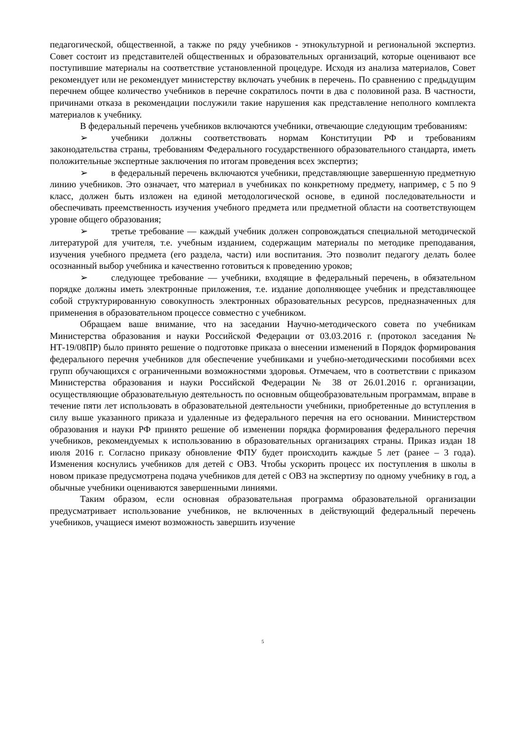педагогической, общественной, а также по ряду учебников - этнокультурной и региональной экспертиз. Совет состоит из представителей общественных и образовательных организаций, которые оценивают все поступившие материалы на соответствие установленной процедуре. Исходя из анализа материалов, Совет рекомендует или не рекомендует министерству включать учебник в перечень. По сравнению с предыдущим перечнем общее количество учебников в перечне сократилось почти в два с половиной раза. В частности, причинами отказа в рекомендации послужили такие нарушения как представление неполного комплекта материалов к учебнику.
В федеральный перечень учебников включаются учебники, отвечающие следующим требованиям:
➢ учебники должны соответствовать нормам Конституции РФ и требованиям законодательства страны, требованиям Федерального государственного образовательного стандарта, иметь положительные экспертные заключения по итогам проведения всех экспертиз;
➢ в федеральный перечень включаются учебники, представляющие завершенную предметную линию учебников. Это означает, что материал в учебниках по конкретному предмету, например, с 5 по 9 класс, должен быть изложен на единой методологической основе, в единой последовательности и обеспечивать преемственность изучения учебного предмета или предметной области на соответствующем уровне общего образования;
➢ третье требование — каждый учебник должен сопровождаться специальной методической литературой для учителя, т.е. учебным изданием, содержащим материалы по методике преподавания, изучения учебного предмета (его раздела, части) или воспитания. Это позволит педагогу делать более осознанный выбор учебника и качественно готовиться к проведению уроков;
➢ следующее требование — учебники, входящие в федеральный перечень, в обязательном порядке должны иметь электронные приложения, т.е. издание дополняющее учебник и представляющее собой структурированную совокупность электронных образовательных ресурсов, предназначенных для применения в образовательном процессе совместно с учебником.
Обращаем ваше внимание, что на заседании Научно-методического совета по учебникам Министерства образования и науки Российской Федерации от 03.03.2016 г. (протокол заседания № НТ-19/08ПР) было принято решение о подготовке приказа о внесении изменений в Порядок формирования федерального перечня учебников для обеспечение учебниками и учебно-методическими пособиями всех групп обучающихся с ограниченными возможностями здоровья. Отмечаем, что в соответствии с приказом Министерства образования и науки Российской Федерации № 38 от 26.01.2016 г. организации, осуществляющие образовательную деятельность по основным общеобразовательным программам, вправе в течение пяти лет использовать в образовательной деятельности учебники, приобретенные до вступления в силу выше указанного приказа и удаленные из федерального перечня на его основании. Министерством образования и науки РФ принято решение об изменении порядка формирования федерального перечня учебников, рекомендуемых к использованию в образовательных организациях страны. Приказ издан 18 июля 2016 г. Согласно приказу обновление ФПУ будет происходить каждые 5 лет (ранее – 3 года). Изменения коснулись учебников для детей с ОВЗ. Чтобы ускорить процесс их поступления в школы в новом приказе предусмотрена подача учебников для детей с ОВЗ на экспертизу по одному учебнику в год, а обычные учебники оцениваются завершенными линиями.
Таким образом, если основная образовательная программа образовательной организации предусматривает использование учебников, не включенных в действующий федеральный перечень учебников, учащиеся имеют возможность завершить изучение
5